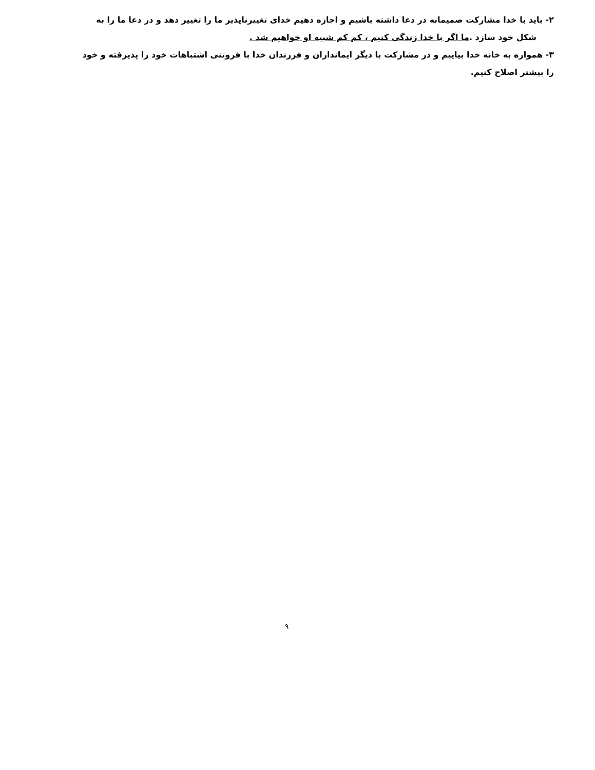۲- باید با خدا مشارکت صمیمانه در دعا داشته باشیم و اجازه دهیم خدای تغییرناپذیر ما را تغییر دهد و در دعا ما را به
شکل خود سازد .ما اگر با خدا زندگی کنیم ، کم کم شبیه او خواهیم شد .
۳- همواره به خانه خدا بیاییم و در مشارکت با دیگر ایمانداران و فرزندان خدا با فروتنی اشتباهات خود را پذیرفته و خود
را بیشتر اصلاح کنیم.
۹